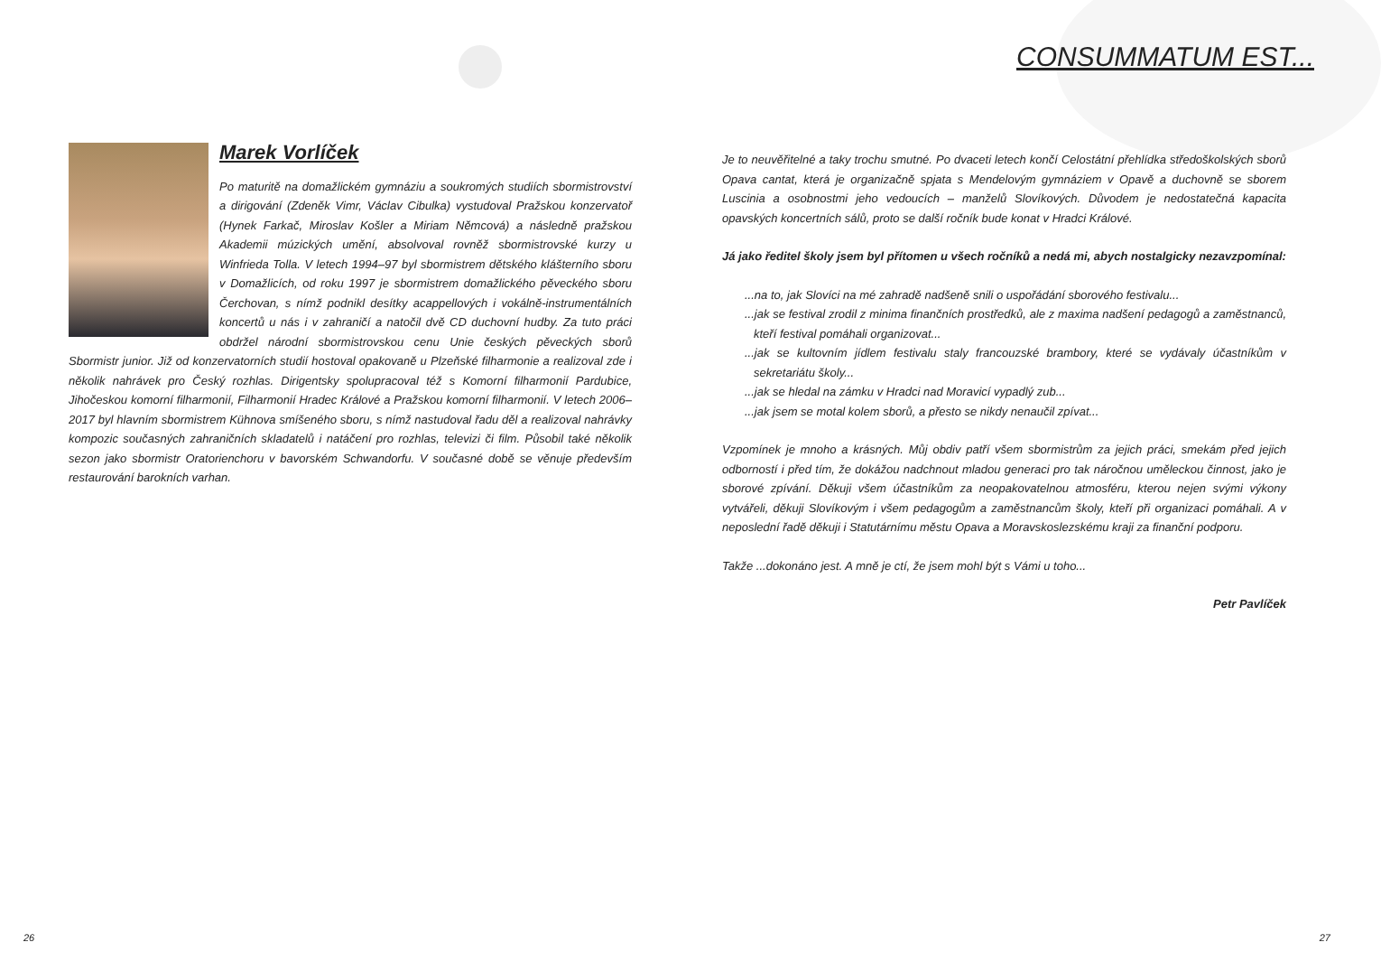Marek Vorlíček
Po maturitě na domažlickém gymnáziu a soukromých studiích sbormistrovství a dirigování (Zdeněk Vimr, Václav Cibulka) vystudoval Pražskou konzervatoř (Hynek Farkač, Miroslav Košler a Miriam Němcová) a následně pražskou Akademii múzických umění, absolvoval rovněž sbormistrovské kurzy u Winfrieda Tolla. V letech 1994–97 byl sbormistrem dětského klášterního sboru v Domažlicích, od roku 1997 je sbormistrem domažlického pěveckého sboru Čerchovan, s nímž podnikl desítky acappellových i vokálně-instrumentálních koncertů u nás i v zahraničí a natočil dvě CD duchovní hudby. Za tuto práci obdržel národní sbormistrovskou cenu Unie českých pěveckých sborů Sbormistr junior. Již od konzervatorních studií hostoval opakovaně u Plzeňské filharmonie a realizoval zde i několik nahrávek pro Český rozhlas. Dirigentsky spolupracoval též s Komorní filharmonií Pardubice, Jihočeskou komorní filharmonií, Filharmonií Hradec Králové a Pražskou komorní filharmonií. V letech 2006–2017 byl hlavním sbormistrem Kühnova smíšeného sboru, s nímž nastudoval řadu děl a realizoval nahrávky kompozic současných zahraničních skladatelů i natáčení pro rozhlas, televizi či film. Působil také několik sezon jako sbormistr Oratorienchoru v bavorském Schwandorfu. V současné době se věnuje především restaurování barokních varhan.
26
CONSUMMATUM EST...
Je to neuvěřitelné a taky trochu smutné. Po dvaceti letech končí Celostátní přehlídka středoškolských sborů Opava cantat, která je organizačně spjata s Mendelovým gymnáziem v Opavě a duchovně se sborem Luscinia a osobnostmi jeho vedoucích – manželů Slovíkových. Důvodem je nedostatečná kapacita opavských koncertních sálů, proto se další ročník bude konat v Hradci Králové.
Já jako ředitel školy jsem byl přítomen u všech ročníků a nedá mi, abych nostalgicky nezavzpomínal:
...na to, jak Slovíci na mé zahradě nadšeně snili o uspořádání sborového festivalu...
...jak se festival zrodil z minima finančních prostředků, ale z maxima nadšení pedagogů a zaměstnanců, kteří festival pomáhali organizovat...
...jak se kultovním jídlem festivalu staly francouzské brambory, které se vydávaly účastníkům v sekretariátu školy...
...jak se hledal na zámku v Hradci nad Moravicí vypadlý zub...
...jak jsem se motal kolem sborů, a přesto se nikdy nenaučil zpívat...
Vzpomínek je mnoho a krásných. Můj obdiv patří všem sbormistrům za jejich práci, smekám před jejich odborností i před tím, že dokážou nadchnout mladou generaci pro tak náročnou uměleckou činnost, jako je sborové zpívání. Děkuji všem účastníkům za neopakovatelnou atmosféru, kterou nejen svými výkony vytvářeli, děkuji Slovíkovým i všem pedagogům a zaměstnancům školy, kteří při organizaci pomáhali. A v neposlední řadě děkuji i Statutárnímu městu Opava a Moravskoslezskému kraji za finanční podporu.
Takže ...dokonáno jest. A mně je ctí, že jsem mohl být s Vámi u toho...
Petr Pavlíček
27